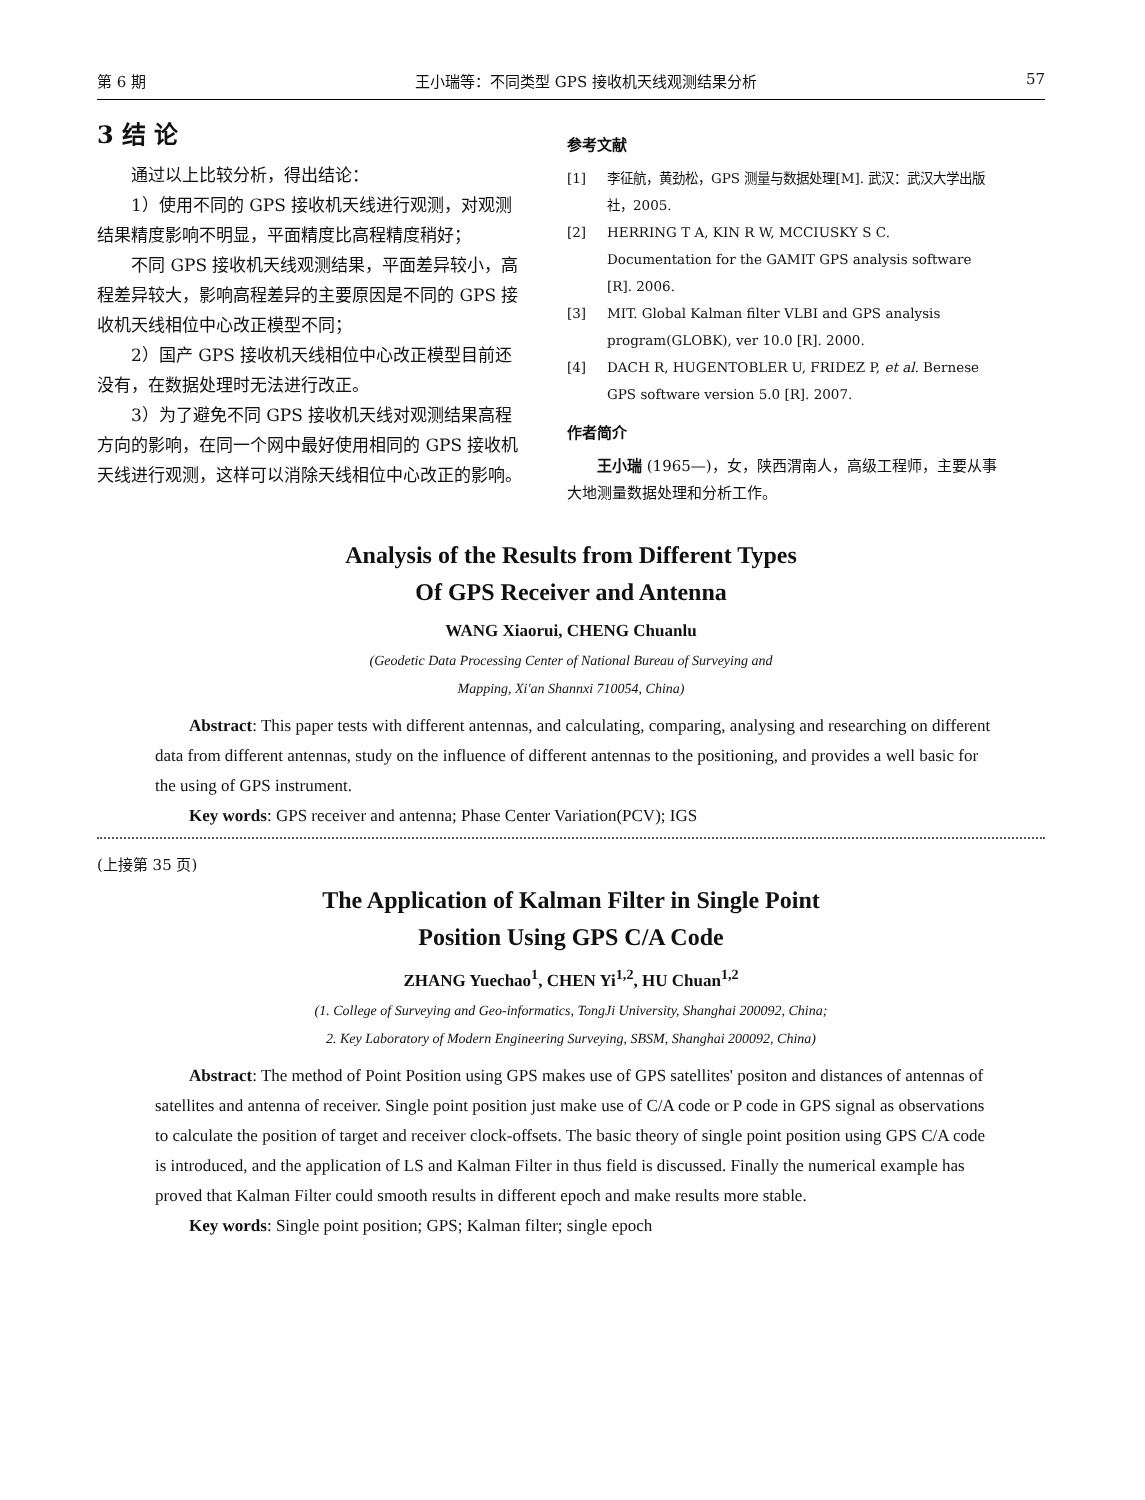第 6 期 王小瑞等：不同类型 GPS 接收机天线观测结果分析 57
3 结 论
通过以上比较分析，得出结论：
1）使用不同的 GPS 接收机天线进行观测，对观测结果精度影响不明显，平面精度比高程精度稍好；
不同 GPS 接收机天线观测结果，平面差异较小，高程差异较大，影响高程差异的主要原因是不同的 GPS 接收机天线相位中心改正模型不同；
2）国产 GPS 接收机天线相位中心改正模型目前还没有，在数据处理时无法进行改正。
3）为了避免不同 GPS 接收机天线对观测结果高程方向的影响，在同一个网中最好使用相同的 GPS 接收机天线进行观测，这样可以消除天线相位中心改正的影响。
参考文献
[1] 李征航，黄劲松，GPS 测量与数据处理[M]. 武汉：武汉大学出版社，2005.
[2] HERRING T A, KIN R W, MCCIUSKY S C. Documentation for the GAMIT GPS analysis software [R]. 2006.
[3] MIT. Global Kalman filter VLBI and GPS analysis program(GLOBK), ver 10.0 [R]. 2000.
[4] DACH R, HUGENTOBLER U, FRIDEZ P, et al. Bernese GPS software version 5.0 [R]. 2007.
作者简介
王小瑞 (1965—)，女，陕西渭南人，高级工程师，主要从事大地测量数据处理和分析工作。
Analysis of the Results from Different Types
Of GPS Receiver and Antenna
WANG Xiaorui, CHENG Chuanlu
(Geodetic Data Processing Center of National Bureau of Surveying and
Mapping, Xi'an Shannxi 710054, China)
Abstract: This paper tests with different antennas, and calculating, comparing, analysing and researching on different data from different antennas, study on the influence of different antennas to the positioning, and provides a well basic for the using of GPS instrument.
Key words: GPS receiver and antenna; Phase Center Variation(PCV); IGS
(上接第 35 页)
The Application of Kalman Filter in Single Point
Position Using GPS C/A Code
ZHANG Yuechao<sup>1</sup>, CHEN Yi<sup>1,2</sup>, HU Chuan<sup>1,2</sup>
(1. College of Surveying and Geo-informatics, TongJi University, Shanghai 200092, China;
2. Key Laboratory of Modern Engineering Surveying, SBSM, Shanghai 200092, China)
Abstract: The method of Point Position using GPS makes use of GPS satellites' positon and distances of antennas of satellites and antenna of receiver. Single point position just make use of C/A code or P code in GPS signal as observations to calculate the position of target and receiver clock-offsets. The basic theory of single point position using GPS C/A code is introduced, and the application of LS and Kalman Filter in thus field is discussed. Finally the numerical example has proved that Kalman Filter could smooth results in different epoch and make results more stable.
Key words: Single point position; GPS; Kalman filter; single epoch